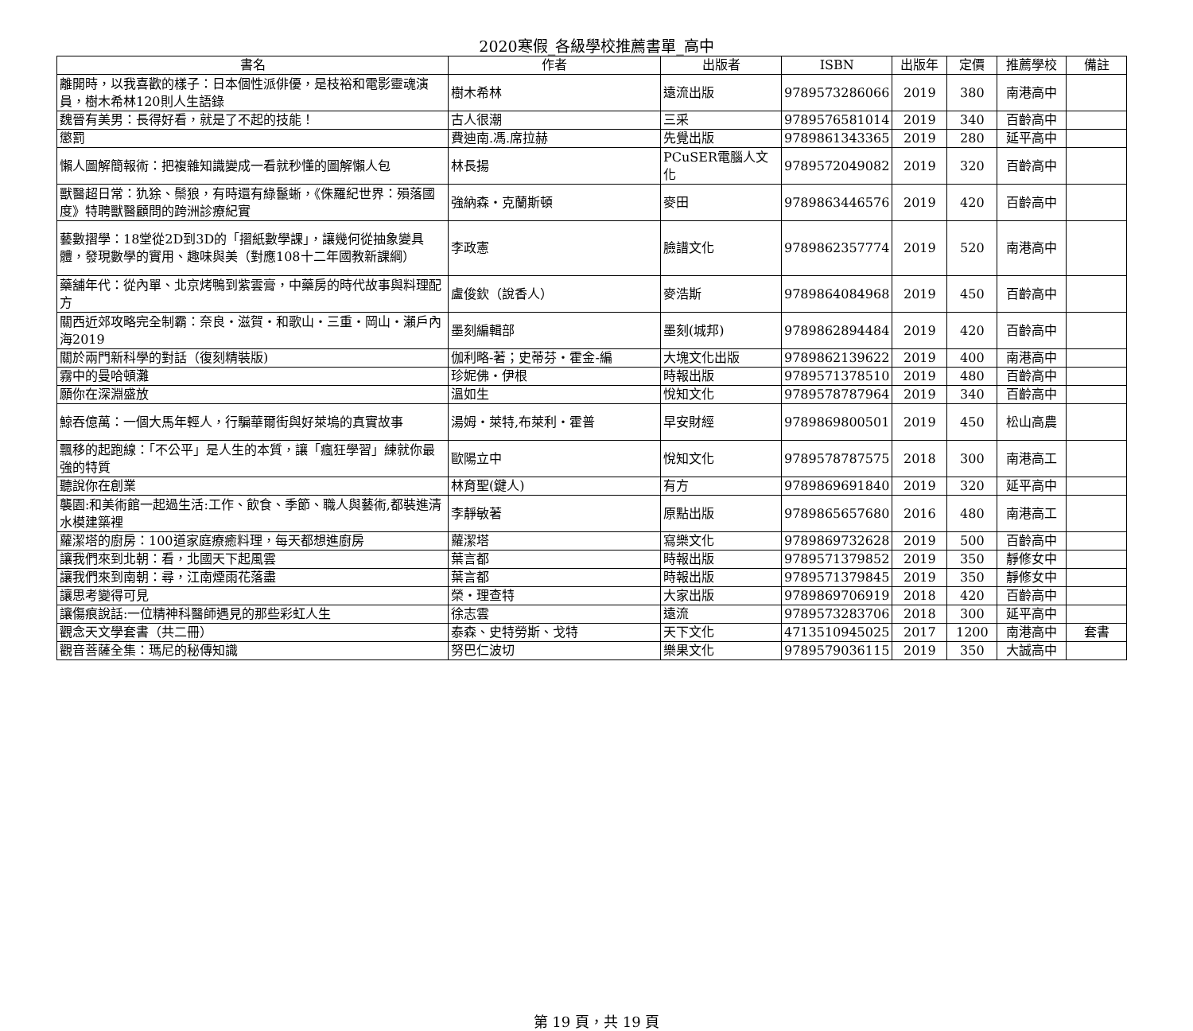2020寒假_各級學校推薦書單_高中
| 書名 | 作者 | 出版者 | ISBN | 出版年 | 定價 | 推薦學校 | 備註 |
| --- | --- | --- | --- | --- | --- | --- | --- |
| 離開時，以我喜歡的樣子：日本個性派俳優，是枝裕和電影靈魂演員，樹木希林120則人生語錄 | 樹木希林 | 遠流出版 | 9789573286066 | 2019 | 380 | 南港高中 | |
| 魏晉有美男：長得好看，就是了不起的技能！ | 古人很潮 | 三采 | 9789576581014 | 2019 | 340 | 百齡高中 | |
| 懲罰 | 費迪南.馮.席拉赫 | 先覺出版 | 9789861343365 | 2019 | 280 | 延平高中 | |
| 懶人圖解簡報術：把複雜知識變成一看就秒懂的圖解懶人包 | 林長揚 | PCuSER電腦人文化 | 9789572049082 | 2019 | 320 | 百齡高中 | |
| 獸醫超日常：犰狳、鬃狼，有時還有綠鬣蜥，《侏羅紀世界：殞落國度》特聘獸醫顧問的跨洲診療紀實 | 強納森・克蘭斯頓 | 麥田 | 9789863446576 | 2019 | 420 | 百齡高中 | |
| 藝數摺學：18堂從2D到3D的「摺紙數學課」，讓幾何從抽象變具體，發現數學的實用、趣味與美（對應108十二年國教新課綱） | 李政憲 | 臉譜文化 | 9789862357774 | 2019 | 520 | 南港高中 | |
| 藥舖年代：從內單、北京烤鴨到紫雲膏，中藥房的時代故事與料理配方 | 盧俊欽（說香人） | 麥浩斯 | 9789864084968 | 2019 | 450 | 百齡高中 | |
| 關西近郊攻略完全制霸：奈良・滋賀・和歌山・三重・岡山・瀨戶內海2019 | 墨刻編輯部 | 墨刻(城邦) | 9789862894484 | 2019 | 420 | 百齡高中 | |
| 關於兩門新科學的對話（復刻精裝版) | 伽利略-著；史蒂芬・霍金-編 | 大塊文化出版 | 9789862139622 | 2019 | 400 | 南港高中 | |
| 霧中的曼哈頓灘 | 珍妮佛・伊根 | 時報出版 | 9789571378510 | 2019 | 480 | 百齡高中 | |
| 願你在深淵盛放 | 溫如生 | 悅知文化 | 9789578787964 | 2019 | 340 | 百齡高中 | |
| 鯨吞億萬：一個大馬年輕人，行騙華爾街與好萊塢的真實故事 | 湯姆・萊特,布萊利・霍普 | 早安財經 | 9789869800501 | 2019 | 450 | 松山高農 | |
| 飄移的起跑線：「不公平」是人生的本質，讓「瘋狂學習」練就你最強的特質 | 歐陽立中 | 悅知文化 | 9789578787575 | 2018 | 300 | 南港高工 | |
| 聽說你在創業 | 林育聖(鍵人) | 有方 | 9789869691840 | 2019 | 320 | 延平高中 | |
| 襲園:和美術館一起過生活:工作、飲食、季節、職人與藝術,都裝進清水模建築裡 | 李靜敏著 | 原點出版 | 9789865657680 | 2016 | 480 | 南港高工 | |
| 蘿潔塔的廚房：100道家庭療癒料理，每天都想進廚房 | 蘿潔塔 | 寫樂文化 | 9789869732628 | 2019 | 500 | 百齡高中 | |
| 讓我們來到北朝：看，北國天下起風雲 | 葉言都 | 時報出版 | 9789571379852 | 2019 | 350 | 靜修女中 | |
| 讓我們來到南朝：尋，江南煙雨花落盡 | 葉言都 | 時報出版 | 9789571379845 | 2019 | 350 | 靜修女中 | |
| 讓思考變得可見 | 榮・理查特 | 大家出版 | 9789869706919 | 2018 | 420 | 百齡高中 | |
| 讓傷痕說話:一位精神科醫師遇見的那些彩虹人生 | 徐志雲 | 遠流 | 9789573283706 | 2018 | 300 | 延平高中 | |
| 觀念天文學套書（共二冊） | 泰森、史特勞斯、戈特 | 天下文化 | 4713510945025 | 2017 | 1200 | 南港高中 | 套書 |
| 觀音菩薩全集：瑪尼的秘傳知識 | 努巴仁波切 | 樂果文化 | 9789579036115 | 2019 | 350 | 大誠高中 | |
第 19 頁，共 19 頁